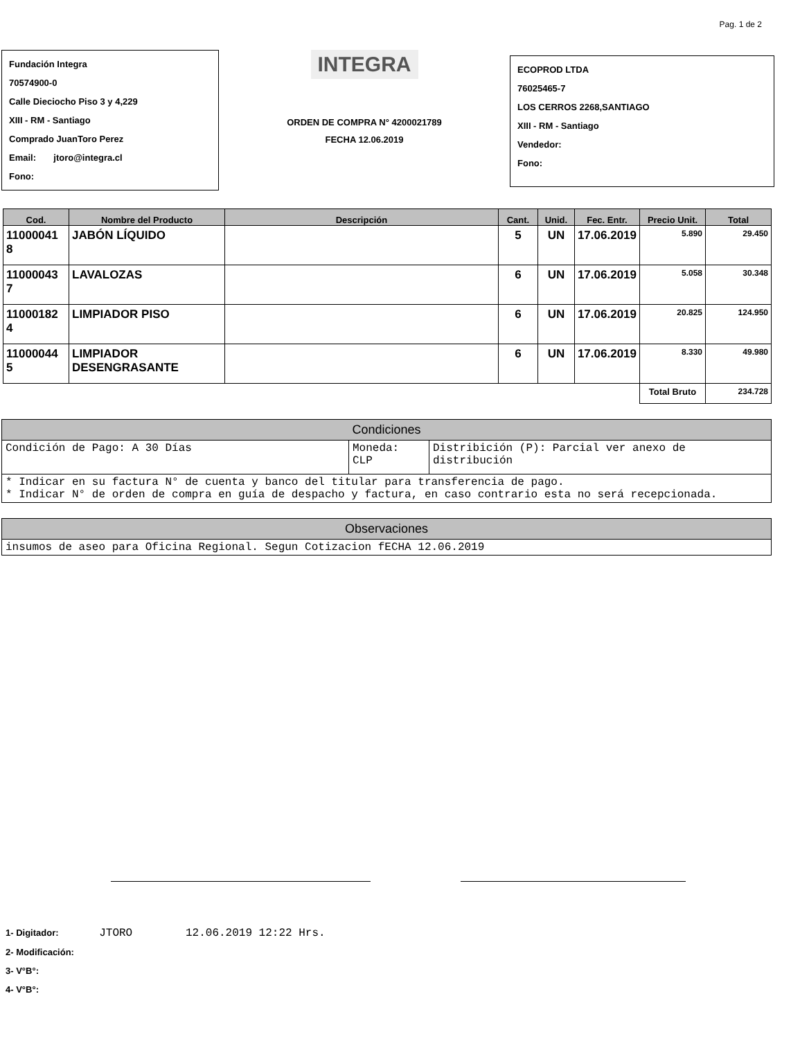Pag. 1 de 2
Fundación Integra
70574900-0
Calle Dieciocho Piso 3 y 4,229
XIII - RM - Santiago
Comprado JuanToro Perez
Email: jtoro@integra.cl
Fono:
INTEGRA
ORDEN DE COMPRA N° 4200021789
FECHA 12.06.2019
ECOPROD LTDA
76025465-7
LOS CERROS 2268,SANTIAGO
XIII - RM - Santiago
Vendedor:
Fono:
| Cod. | Nombre del Producto | Descripción | Cant. | Unid. | Fec. Entr. | Precio Unit. | Total |
| --- | --- | --- | --- | --- | --- | --- | --- |
| 11000041 8 | JABÓN LÍQUIDO | | 5 | UN | 17.06.2019 | 5.890 | 29.450 |
| 11000043 7 | LAVALOZAS | | 6 | UN | 17.06.2019 | 5.058 | 30.348 |
| 11000182 4 | LIMPIADOR PISO | | 6 | UN | 17.06.2019 | 20.825 | 124.950 |
| 11000044 5 | LIMPIADOR DESENGRASANTE | | 6 | UN | 17.06.2019 | 8.330 | 49.980 |
| | | | | | | Total Bruto | 234.728 |
| Condiciones | | |
| --- | --- | --- |
| Condición de Pago: A 30 Días | Moneda: CLP | Distribición (P): Parcial ver anexo de distribución |
| * Indicar en su factura N° de cuenta y banco del titular para transferencia de pago. * Indicar N° de orden de compra en guía de despacho y factura, en caso contrario esta no será recepcionada. | | |
| Observaciones |
| --- |
| insumos de aseo para Oficina Regional. Segun Cotizacion fECHA 12.06.2019 |
1- Digitador: JTORO 12.06.2019 12:22 Hrs.
2- Modificación:
3- V°B°:
4- V°B°: